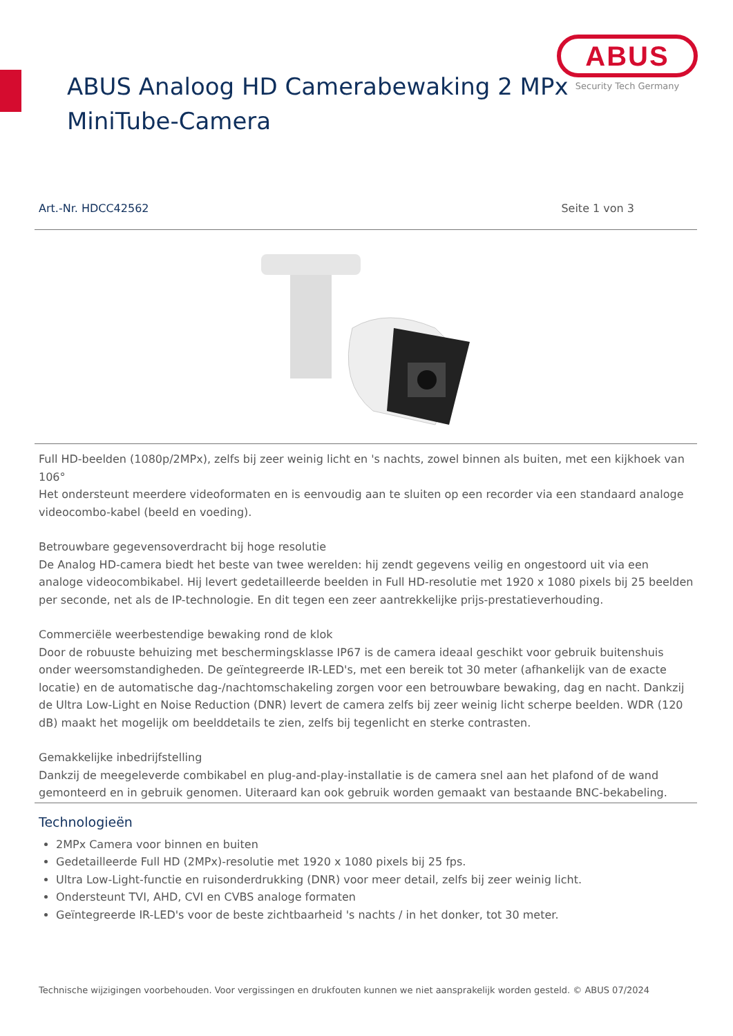ABUS
Security Tech Germany
ABUS Analoog HD Camerabewaking 2 MPx
MiniTube-Camera
Art.-Nr. HDCC42562 Seite 1 von 3
Full HD-beelden (1080p/2MPx), zelfs bij zeer weinig licht en 's nachts, zowel binnen als buiten, met een kijkhoek van 106°
Het ondersteunt meerdere videoformaten en is eenvoudig aan te sluiten op een recorder via een standaard analoge videocombo-kabel (beeld en voeding).
Betrouwbare gegevensoverdracht bij hoge resolutie
De Analog HD-camera biedt het beste van twee werelden: hij zendt gegevens veilig en ongestoord uit via een analoge videocombikabel. Hij levert gedetailleerde beelden in Full HD-resolutie met 1920 x 1080 pixels bij 25 beelden per seconde, net als de IP-technologie. En dit tegen een zeer aantrekkelijke prijs-prestatieverhouding.
Commerciële weerbestendige bewaking rond de klok
Door de robuuste behuizing met beschermingsklasse IP67 is de camera ideaal geschikt voor gebruik buitenshuis onder weersomstandigheden. De geïntegreerde IR-LED's, met een bereik tot 30 meter (afhankelijk van de exacte locatie) en de automatische dag-/nachtomschakeling zorgen voor een betrouwbare bewaking, dag en nacht. Dankzij de Ultra Low-Light en Noise Reduction (DNR) levert de camera zelfs bij zeer weinig licht scherpe beelden. WDR (120 dB) maakt het mogelijk om beelddetails te zien, zelfs bij tegenlicht en sterke contrasten.
Gemakkelijke inbedrijfstelling
Dankzij de meegeleverde combikabel en plug-and-play-installatie is de camera snel aan het plafond of de wand gemonteerd en in gebruik genomen. Uiteraard kan ook gebruik worden gemaakt van bestaande BNC-bekabeling.
Technologieën
2MPx Camera voor binnen en buiten
Gedetailleerde Full HD (2MPx)-resolutie met 1920 x 1080 pixels bij 25 fps.
Ultra Low-Light-functie en ruisonderdrukking (DNR) voor meer detail, zelfs bij zeer weinig licht.
Ondersteunt TVI, AHD, CVI en CVBS analoge formaten
Geïntegreerde IR-LED's voor de beste zichtbaarheid 's nachts / in het donker, tot 30 meter.
Technische wijzigingen voorbehouden. Voor vergissingen en drukfouten kunnen we niet aansprakelijk worden gesteld. © ABUS 07/2024